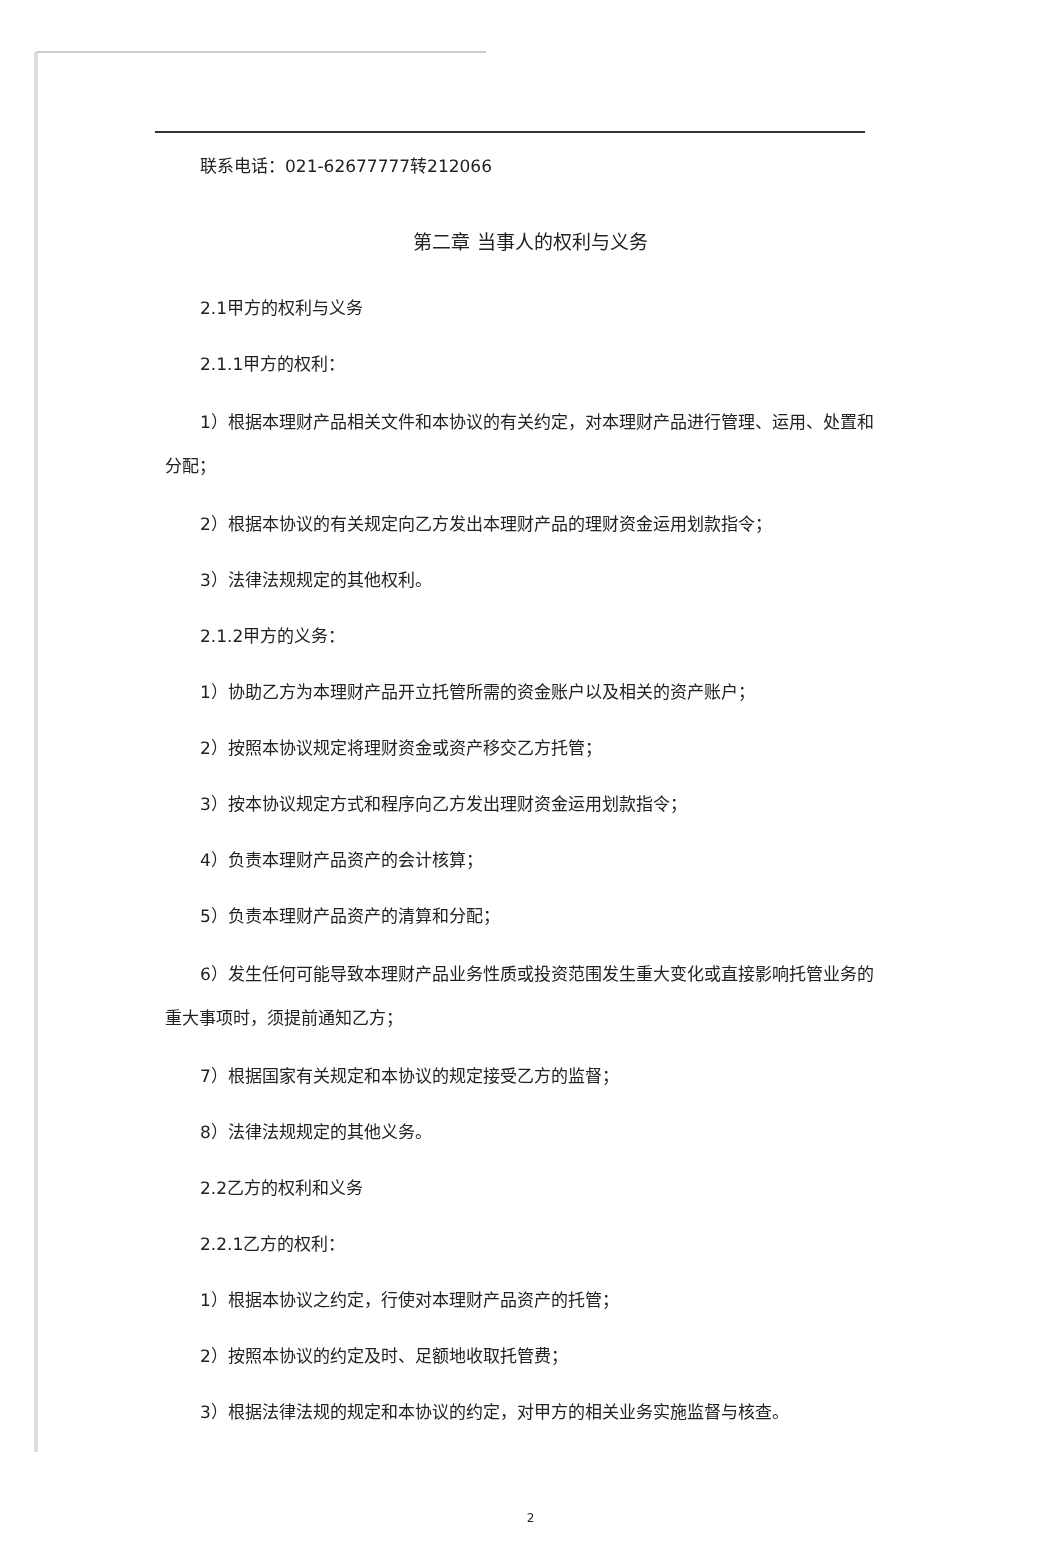联系电话：021-62677777转212066
第二章 当事人的权利与义务
2.1甲方的权利与义务
2.1.1甲方的权利：
1）根据本理财产品相关文件和本协议的有关约定，对本理财产品进行管理、运用、处置和分配；
2）根据本协议的有关规定向乙方发出本理财产品的理财资金运用划款指令；
3）法律法规规定的其他权利。
2.1.2甲方的义务：
1）协助乙方为本理财产品开立托管所需的资金账户以及相关的资产账户；
2）按照本协议规定将理财资金或资产移交乙方托管；
3）按本协议规定方式和程序向乙方发出理财资金运用划款指令；
4）负责本理财产品资产的会计核算；
5）负责本理财产品资产的清算和分配；
6）发生任何可能导致本理财产品业务性质或投资范围发生重大变化或直接影响托管业务的重大事项时，须提前通知乙方；
7）根据国家有关规定和本协议的规定接受乙方的监督；
8）法律法规规定的其他义务。
2.2乙方的权利和义务
2.2.1乙方的权利：
1）根据本协议之约定，行使对本理财产品资产的托管；
2）按照本协议的约定及时、足额地收取托管费；
3）根据法律法规的规定和本协议的约定，对甲方的相关业务实施监督与核查。
2